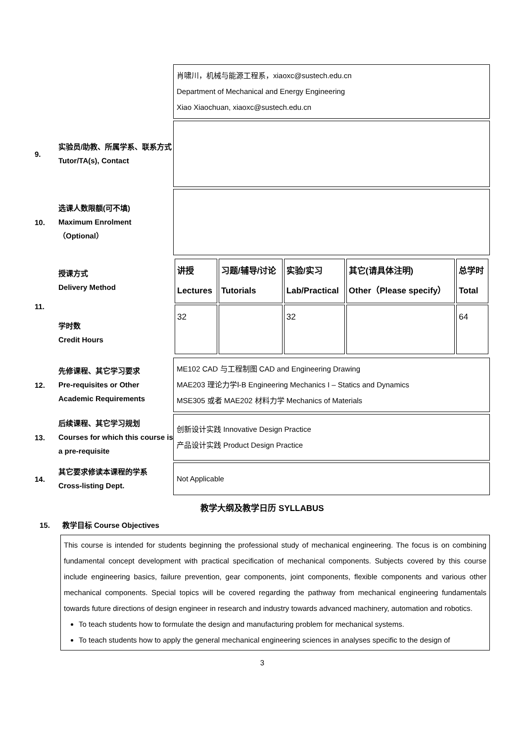肖啸川，机械与能源工程系，xiaoxc@sustech.edu.cn
Department of Mechanical and Energy Engineering
Xiao Xiaochuan, xiaoxc@sustech.edu.cn
9.
实验员/助教、所属学系、联系方式
Tutor/TA(s), Contact
10.
选课人数限额(可不填)
Maximum Enrolment （Optional）
11.
授课方式
Delivery Method
学时数
Credit Hours
| 讲授 Lectures | 习题/辅导/讨论 Tutorials | 实验/实习 Lab/Practical | 其它(请具体注明) Other（Please specify） | 总学时 Total |
| 32 | | 32 | | 64 |
12.
先修课程、其它学习要求
Pre-requisites or Other Academic Requirements
ME102 CAD 与工程制图 CAD and Engineering Drawing
MAE203 理论力学Ⅰ-B Engineering Mechanics I – Statics and Dynamics
MSE305 或者 MAE202 材料力学 Mechanics of Materials
13.
后续课程、其它学习规划
Courses for which this course is a pre-requisite
创新设计实践 Innovative Design Practice
产品设计实践 Product Design Practice
14.
其它要求修读本课程的学系
Cross-listing Dept.
Not Applicable
教学大纲及教学日历 SYLLABUS
15. 教学目标 Course Objectives
This course is intended for students beginning the professional study of mechanical engineering. The focus is on combining fundamental concept development with practical specification of mechanical components. Subjects covered by this course include engineering basics, failure prevention, gear components, joint components, flexible components and various other mechanical components. Special topics will be covered regarding the pathway from mechanical engineering fundamentals towards future directions of design engineer in research and industry towards advanced machinery, automation and robotics.
To teach students how to formulate the design and manufacturing problem for mechanical systems.
To teach students how to apply the general mechanical engineering sciences in analyses specific to the design of
3